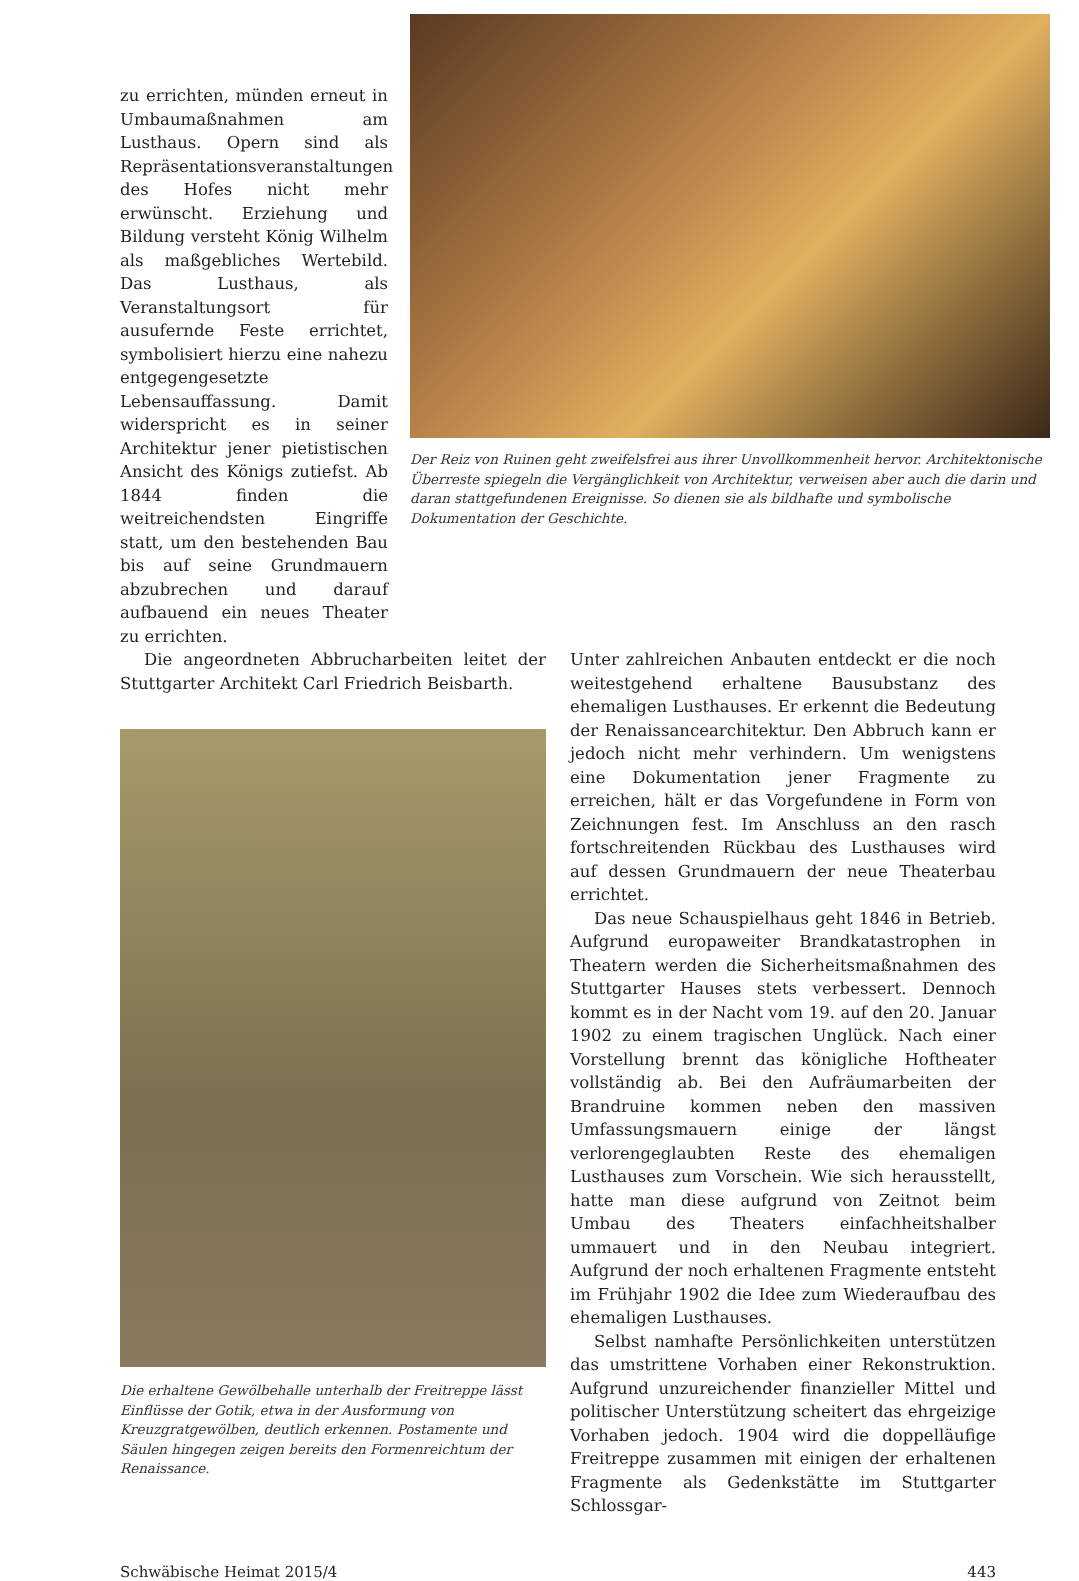zu errichten, münden erneut in Umbaumaßnahmen am Lusthaus. Opern sind als Repräsentationsveranstaltungen des Hofes nicht mehr erwünscht. Erziehung und Bildung versteht König Wilhelm als maßgebliches Wertebild. Das Lusthaus, als Veranstaltungsort für ausufernde Feste errichtet, symbolisiert hierzu eine nahezu entgegengesetzte Lebensauffassung. Damit widerspricht es in seiner Architektur jener pietistischen Ansicht des Königs zutiefst. Ab 1844 finden die weitreichendsten Eingriffe statt, um den bestehenden Bau bis auf seine Grundmauern abzubrechen und darauf aufbauend ein neues Theater zu errichten.
Der Reiz von Ruinen geht zweifelsfrei aus ihrer Unvollkommenheit hervor. Architektonische Überreste spiegeln die Vergänglichkeit von Architektur, verweisen aber auch die darin und daran stattgefundenen Ereignisse. So dienen sie als bildhafte und symbolische Dokumentation der Geschichte.
Die angeordneten Abbrucharbeiten leitet der Stuttgarter Architekt Carl Friedrich Beisbarth.
Die erhaltene Gewölbehalle unterhalb der Freitreppe lässt Einflüsse der Gotik, etwa in der Ausformung von Kreuzgratgewölben, deutlich erkennen. Postamente und Säulen hingegen zeigen bereits den Formenreichtum der Renaissance.
Unter zahlreichen Anbauten entdeckt er die noch weitestgehend erhaltene Bausubstanz des ehemaligen Lusthauses. Er erkennt die Bedeutung der Renaissancearchitektur. Den Abbruch kann er jedoch nicht mehr verhindern. Um wenigstens eine Dokumentation jener Fragmente zu erreichen, hält er das Vorgefundene in Form von Zeichnungen fest. Im Anschluss an den rasch fortschreitenden Rückbau des Lusthauses wird auf dessen Grundmauern der neue Theaterbau errichtet.
Das neue Schauspielhaus geht 1846 in Betrieb. Aufgrund europaweiter Brandkatastrophen in Theatern werden die Sicherheitsmaßnahmen des Stuttgarter Hauses stets verbessert. Dennoch kommt es in der Nacht vom 19. auf den 20. Januar 1902 zu einem tragischen Unglück. Nach einer Vorstellung brennt das königliche Hoftheater vollständig ab. Bei den Aufräumarbeiten der Brandruine kommen neben den massiven Umfassungsmauern einige der längst verlorengeglaubten Reste des ehemaligen Lusthauses zum Vorschein. Wie sich herausstellt, hatte man diese aufgrund von Zeitnot beim Umbau des Theaters einfachheitshalber ummauert und in den Neubau integriert. Aufgrund der noch erhaltenen Fragmente entsteht im Frühjahr 1902 die Idee zum Wiederaufbau des ehemaligen Lusthauses.
Selbst namhafte Persönlichkeiten unterstützen das umstrittene Vorhaben einer Rekonstruktion. Aufgrund unzureichender finanzieller Mittel und politischer Unterstützung scheitert das ehrgeizige Vorhaben jedoch. 1904 wird die doppelläufige Freitreppe zusammen mit einigen der erhaltenen Fragmente als Gedenkstätte im Stuttgarter Schlossgar-
Schwäbische Heimat 2015/4 443